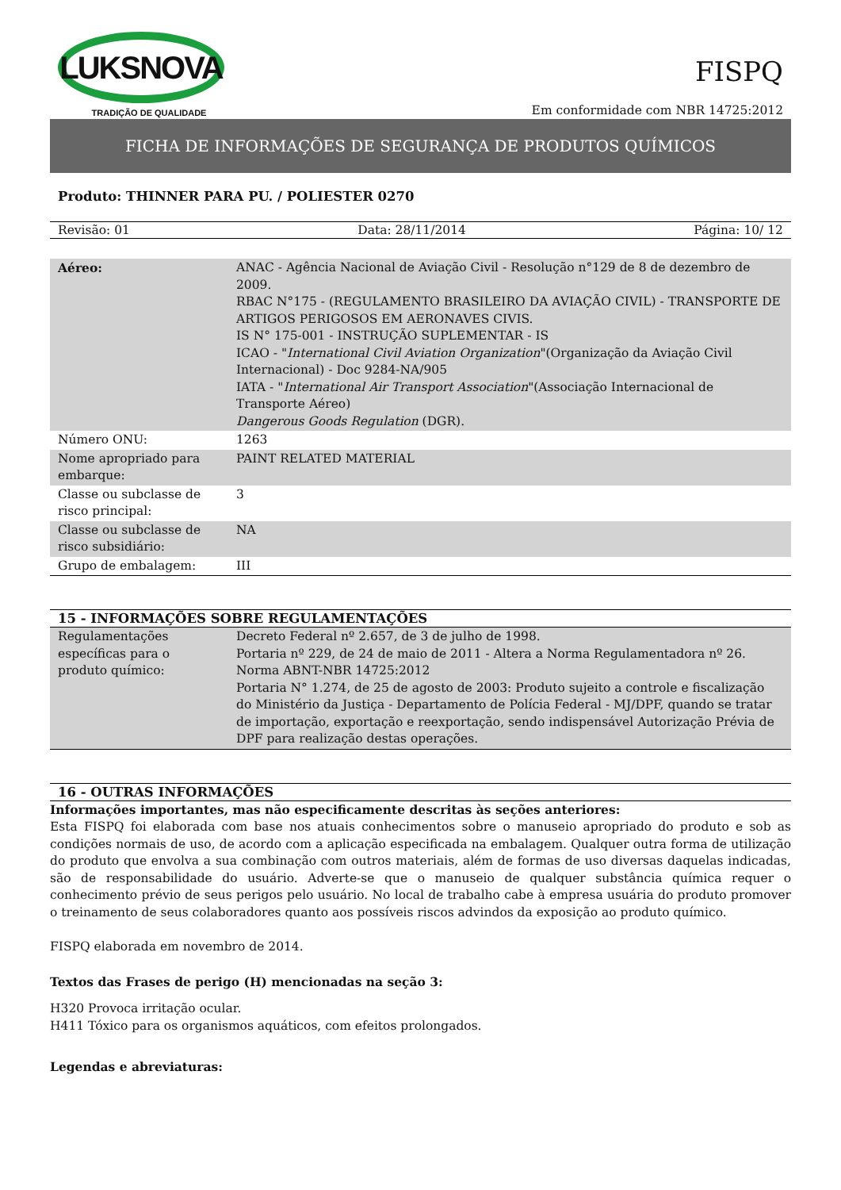LUKSNOVA
TRADIÇÃO DE QUALIDADE
FISPQ
Em conformidade com NBR 14725:2012
FICHA DE INFORMAÇÕES DE SEGURANÇA DE PRODUTOS QUÍMICOS
Produto: THINNER PARA PU. / POLIESTER 0270
Revisão: 01 Data: 28/11/2014 Página: 10/ 12
| Aéreo: | ANAC - Agência Nacional de Aviação Civil - Resolução n°129 de 8 de dezembro de 2009. RBAC N°175 - (REGULAMENTO BRASILEIRO DA AVIAÇÃO CIVIL) - TRANSPORTE DE ARTIGOS PERIGOSOS EM AERONAVES CIVIS. IS N° 175-001 - INSTRUÇÃO SUPLEMENTAR - IS ICAO - " International Civil Aviation Organization "(Organização da Aviação Civil Internacional) - Doc 9284-NA/905 IATA - " International Air Transport Association "(Associação Internacional de Transporte Aéreo) Dangerous Goods Regulation (DGR). |
| Número ONU: | 1263 |
| Nome apropriado para embarque: | PAINT RELATED MATERIAL |
| Classe ou subclasse de risco principal: | 3 |
| Classe ou subclasse de risco subsidiário: | NA |
| Grupo de embalagem: | III |
15 - INFORMAÇÕES SOBRE REGULAMENTAÇÕES
| Regulamentações específicas para o produto químico: | Decreto Federal nº 2.657, de 3 de julho de 1998. Portaria nº 229, de 24 de maio de 2011 - Altera a Norma Regulamentadora nº 26. Norma ABNT-NBR 14725:2012 Portaria N° 1.274, de 25 de agosto de 2003: Produto sujeito a controle e fiscalização do Ministério da Justiça - Departamento de Polícia Federal - MJ/DPF, quando se tratar de importação, exportação e reexportação, sendo indispensável Autorização Prévia de DPF para realização destas operações. |
16 - OUTRAS INFORMAÇÕES
Informações importantes, mas não especificamente descritas às seções anteriores:
Esta FISPQ foi elaborada com base nos atuais conhecimentos sobre o manuseio apropriado do produto e sob as condições normais de uso, de acordo com a aplicação especificada na embalagem. Qualquer outra forma de utilização do produto que envolva a sua combinação com outros materiais, além de formas de uso diversas daquelas indicadas, são de responsabilidade do usuário. Adverte-se que o manuseio de qualquer substância química requer o conhecimento prévio de seus perigos pelo usuário. No local de trabalho cabe à empresa usuária do produto promover o treinamento de seus colaboradores quanto aos possíveis riscos advindos da exposição ao produto químico.
FISPQ elaborada em novembro de 2014.
Textos das Frases de perigo (H) mencionadas na seção 3:
H320 Provoca irritação ocular.
H411 Tóxico para os organismos aquáticos, com efeitos prolongados.
Legendas e abreviaturas: